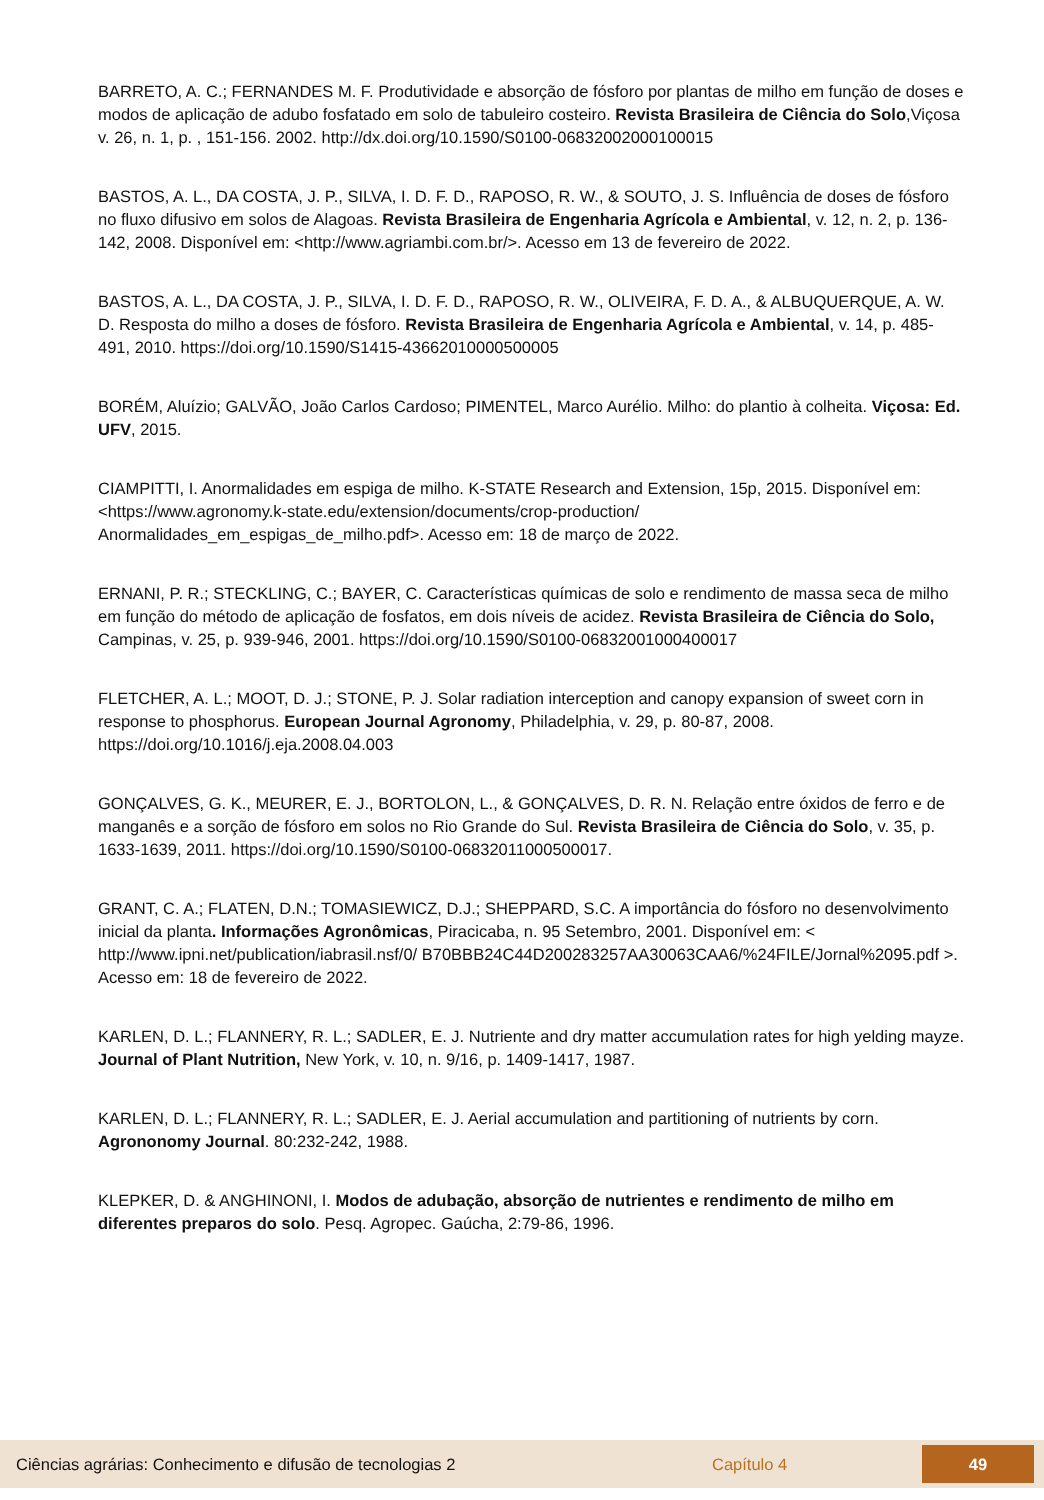BARRETO, A. C.; FERNANDES M. F. Produtividade e absorção de fósforo por plantas de milho em função de doses e modos de aplicação de adubo fosfatado em solo de tabuleiro costeiro. Revista Brasileira de Ciência do Solo,Viçosa v. 26, n. 1, p. , 151-156. 2002. http://dx.doi.org/10.1590/S0100-06832002000100015
BASTOS, A. L., DA COSTA, J. P., SILVA, I. D. F. D., RAPOSO, R. W., & SOUTO, J. S. Influência de doses de fósforo no fluxo difusivo em solos de Alagoas. Revista Brasileira de Engenharia Agrícola e Ambiental, v. 12, n. 2, p. 136-142, 2008. Disponível em: <http://www.agriambi.com.br/>. Acesso em 13 de fevereiro de 2022.
BASTOS, A. L., DA COSTA, J. P., SILVA, I. D. F. D., RAPOSO, R. W., OLIVEIRA, F. D. A., & ALBUQUERQUE, A. W. D. Resposta do milho a doses de fósforo. Revista Brasileira de Engenharia Agrícola e Ambiental, v. 14, p. 485-491, 2010. https://doi.org/10.1590/S1415-43662010000500005
BORÉM, Aluízio; GALVÃO, João Carlos Cardoso; PIMENTEL, Marco Aurélio. Milho: do plantio à colheita. Viçosa: Ed. UFV, 2015.
CIAMPITTI, I. Anormalidades em espiga de milho. K-STATE Research and Extension, 15p, 2015. Disponível em: <https://www.agronomy.k-state.edu/extension/documents/crop-production/ Anormalidades_em_espigas_de_milho.pdf>. Acesso em: 18 de março de 2022.
ERNANI, P. R.; STECKLING, C.; BAYER, C. Características químicas de solo e rendimento de massa seca de milho em função do método de aplicação de fosfatos, em dois níveis de acidez. Revista Brasileira de Ciência do Solo, Campinas, v. 25, p. 939-946, 2001. https://doi.org/10.1590/S0100-06832001000400017
FLETCHER, A. L.; MOOT, D. J.; STONE, P. J. Solar radiation interception and canopy expansion of sweet corn in response to phosphorus. European Journal Agronomy, Philadelphia, v. 29, p. 80-87, 2008. https://doi.org/10.1016/j.eja.2008.04.003
GONÇALVES, G. K., MEURER, E. J., BORTOLON, L., & GONÇALVES, D. R. N. Relação entre óxidos de ferro e de manganês e a sorção de fósforo em solos no Rio Grande do Sul. Revista Brasileira de Ciência do Solo, v. 35, p. 1633-1639, 2011. https://doi.org/10.1590/S0100-06832011000500017.
GRANT, C. A.; FLATEN, D.N.; TOMASIEWICZ, D.J.; SHEPPARD, S.C. A importância do fósforo no desenvolvimento inicial da planta. Informações Agronômicas, Piracicaba, n. 95 Setembro, 2001. Disponível em: < http://www.ipni.net/publication/iabrasil.nsf/0/ B70BBB24C44D200283257AA30063CAA6/%24FILE/Jornal%2095.pdf >. Acesso em: 18 de fevereiro de 2022.
KARLEN, D. L.; FLANNERY, R. L.; SADLER, E. J. Nutriente and dry matter accumulation rates for high yelding mayze. Journal of Plant Nutrition, New York, v. 10, n. 9/16, p. 1409-1417, 1987.
KARLEN, D. L.; FLANNERY, R. L.; SADLER, E. J. Aerial accumulation and partitioning of nutrients by corn. Agrononomy Journal. 80:232-242, 1988.
KLEPKER, D. & ANGHINONI, I. Modos de adubação, absorção de nutrientes e rendimento de milho em diferentes preparos do solo. Pesq. Agropec. Gaúcha, 2:79-86, 1996.
Ciências agrárias: Conhecimento e difusão de tecnologias 2 Capítulo 4 49